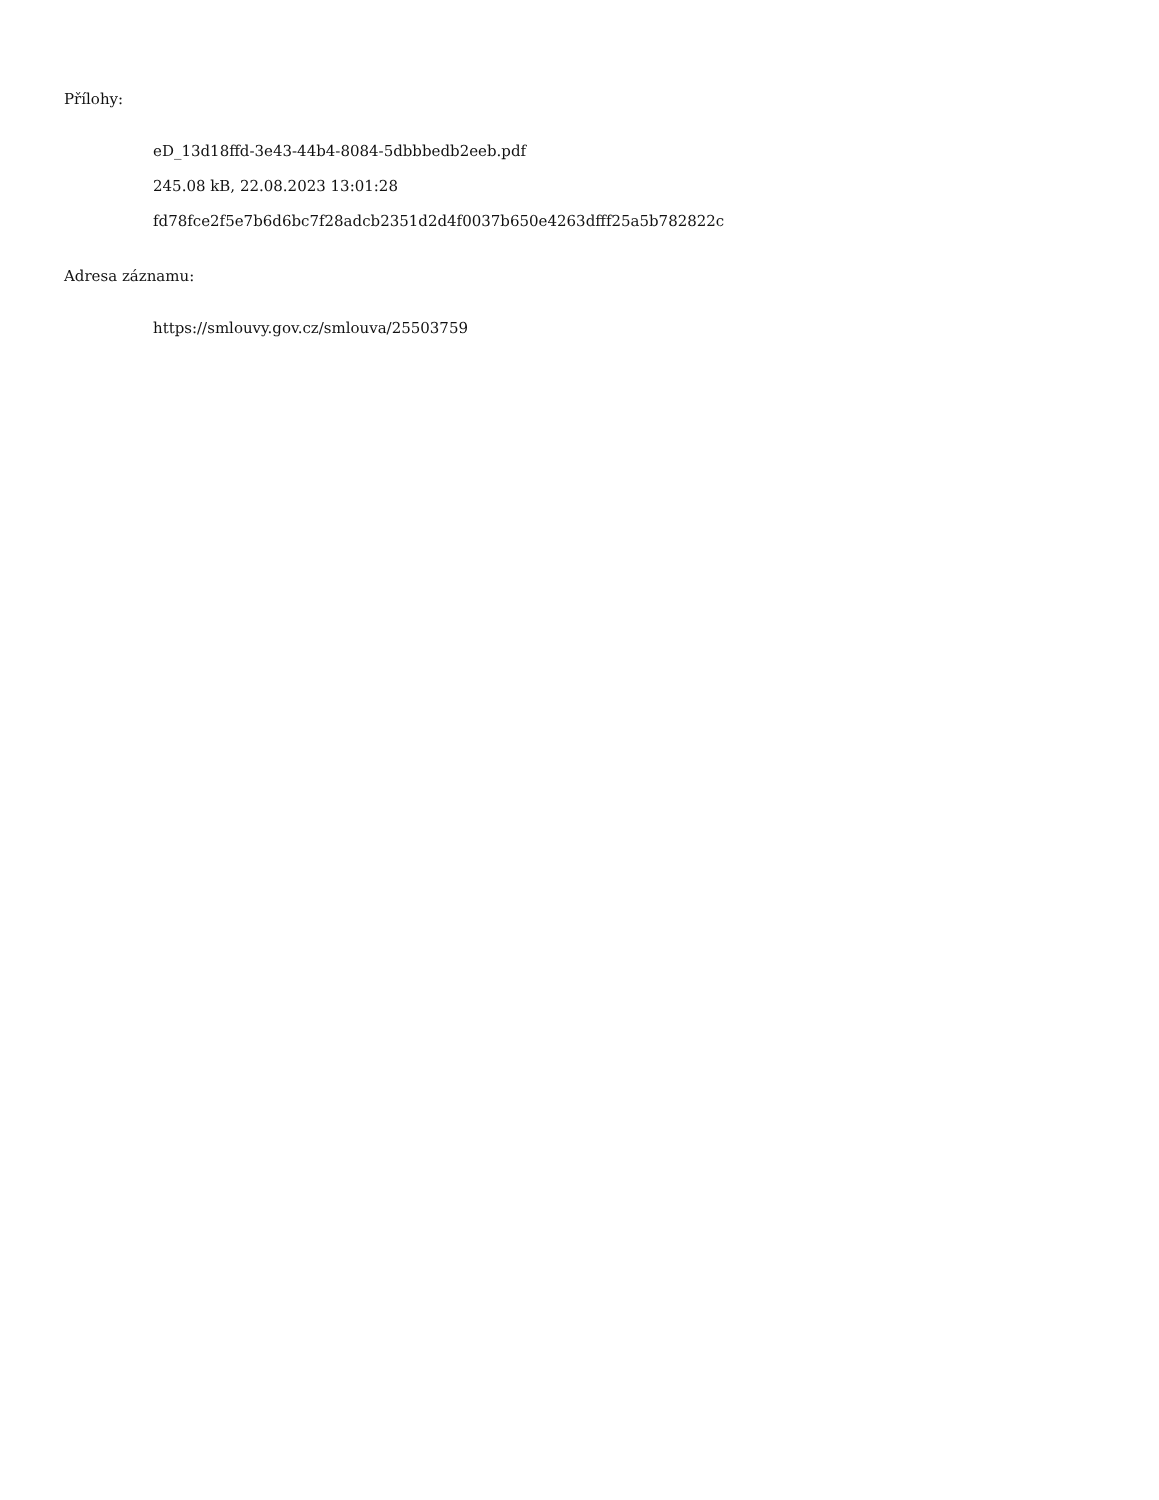Přílohy:
eD_13d18ffd-3e43-44b4-8084-5dbbbedb2eeb.pdf
245.08 kB, 22.08.2023 13:01:28
fd78fce2f5e7b6d6bc7f28adcb2351d2d4f0037b650e4263dfff25a5b782822c
Adresa záznamu:
https://smlouvy.gov.cz/smlouva/25503759